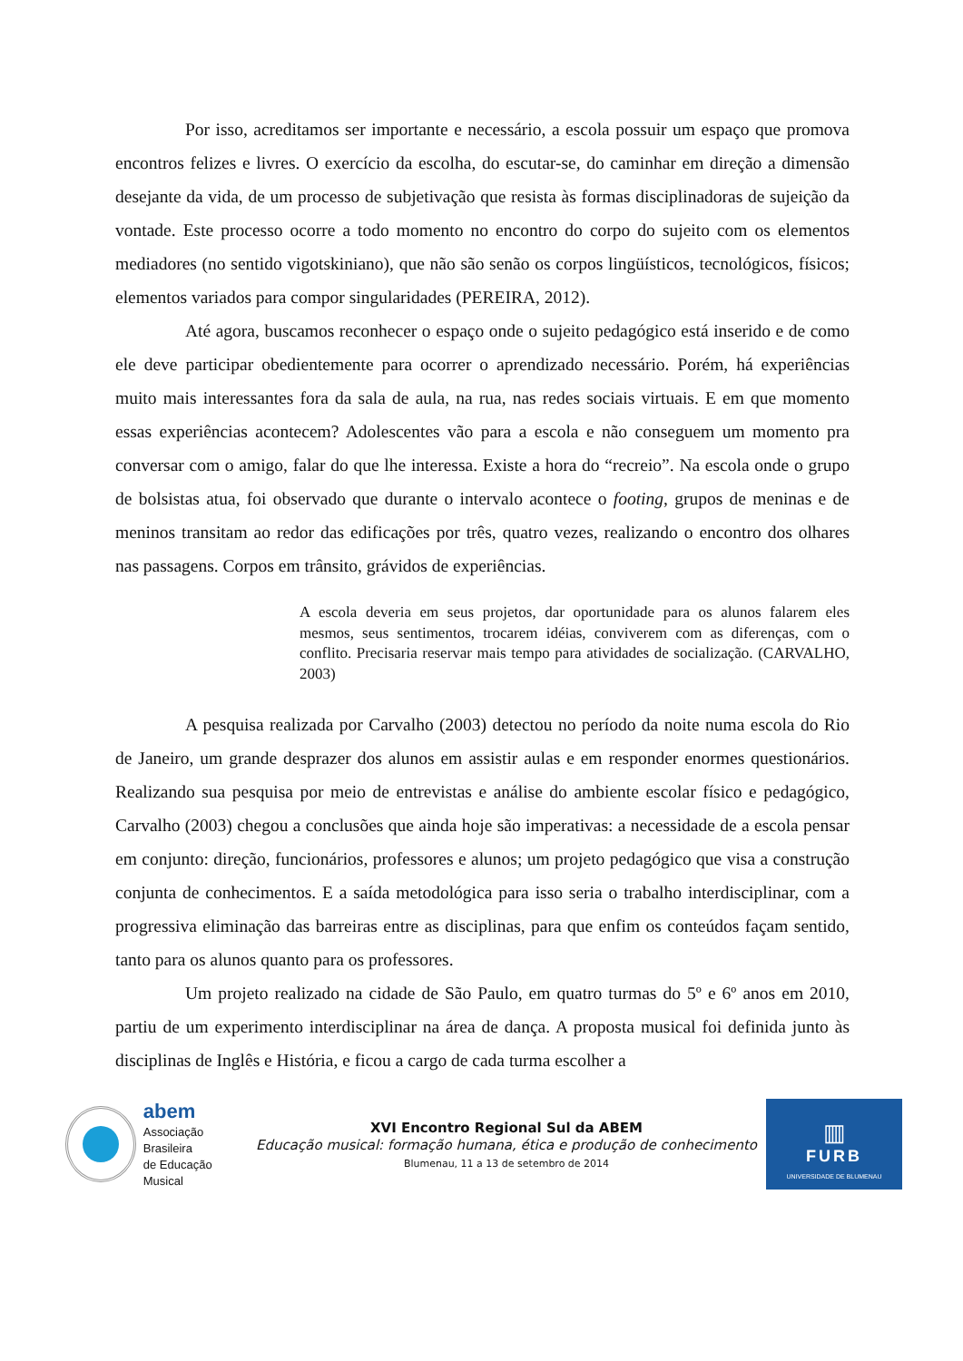Por isso, acreditamos ser importante e necessário, a escola possuir um espaço que promova encontros felizes e livres. O exercício da escolha, do escutar-se, do caminhar em direção a dimensão desejante da vida, de um processo de subjetivação que resista às formas disciplinadoras de sujeição da vontade. Este processo ocorre a todo momento no encontro do corpo do sujeito com os elementos mediadores (no sentido vigotskiniano), que não são senão os corpos lingüísticos, tecnológicos, físicos; elementos variados para compor singularidades (PEREIRA, 2012).
Até agora, buscamos reconhecer o espaço onde o sujeito pedagógico está inserido e de como ele deve participar obedientemente para ocorrer o aprendizado necessário. Porém, há experiências muito mais interessantes fora da sala de aula, na rua, nas redes sociais virtuais. E em que momento essas experiências acontecem? Adolescentes vão para a escola e não conseguem um momento pra conversar com o amigo, falar do que lhe interessa. Existe a hora do “recreio”. Na escola onde o grupo de bolsistas atua, foi observado que durante o intervalo acontece o footing, grupos de meninas e de meninos transitam ao redor das edificações por três, quatro vezes, realizando o encontro dos olhares nas passagens. Corpos em trânsito, grávidos de experiências.
A escola deveria em seus projetos, dar oportunidade para os alunos falarem eles mesmos, seus sentimentos, trocarem idéias, conviverem com as diferenças, com o conflito. Precisaria reservar mais tempo para atividades de socialização. (CARVALHO, 2003)
A pesquisa realizada por Carvalho (2003) detectou no período da noite numa escola do Rio de Janeiro, um grande desprazer dos alunos em assistir aulas e em responder enormes questionários. Realizando sua pesquisa por meio de entrevistas e análise do ambiente escolar físico e pedagógico, Carvalho (2003) chegou a conclusões que ainda hoje são imperativas: a necessidade de a escola pensar em conjunto: direção, funcionários, professores e alunos; um projeto pedagógico que visa a construção conjunta de conhecimentos. E a saída metodológica para isso seria o trabalho interdisciplinar, com a progressiva eliminação das barreiras entre as disciplinas, para que enfim os conteúdos façam sentido, tanto para os alunos quanto para os professores.
Um projeto realizado na cidade de São Paulo, em quatro turmas do 5º e 6º anos em 2010, partiu de um experimento interdisciplinar na área de dança. A proposta musical foi definida junto às disciplinas de Inglês e História, e ficou a cargo de cada turma escolher a
abem
Associação Brasileira
de Educação Musical
XVI Encontro Regional Sul da ABEM
Educação musical: formação humana, ética e produção de conhecimento
Blumenau, 11 a 13 de setembro de 2014
▥
FURB
UNIVERSIDADE DE BLUMENAU